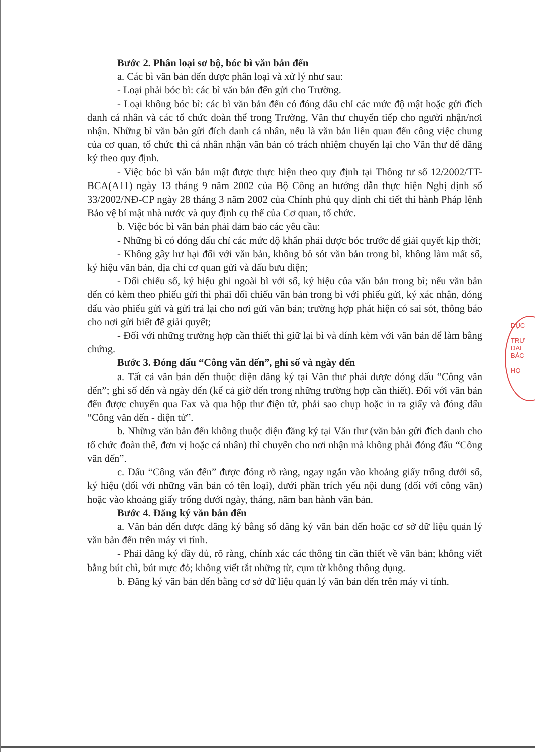Bước 2. Phân loại sơ bộ, bóc bì văn bản đến
a. Các bì văn bản đến được phân loại và xử lý như sau:
- Loại phải bóc bì: các bì văn bản đến gửi cho Trường.
- Loại không bóc bì: các bì văn bản đến có đóng dấu chỉ các mức độ mật hoặc gửi đích danh cá nhân và các tổ chức đoàn thể trong Trường, Văn thư chuyển tiếp cho người nhận/nơi nhận. Những bì văn bản gửi đích danh cá nhân, nếu là văn bản liên quan đến công việc chung của cơ quan, tổ chức thì cá nhân nhận văn bản có trách nhiệm chuyển lại cho Văn thư để đăng ký theo quy định.
- Việc bóc bì văn bản mật được thực hiện theo quy định tại Thông tư số 12/2002/TT-BCA(A11) ngày 13 tháng 9 năm 2002 của Bộ Công an hướng dẫn thực hiện Nghị định số 33/2002/NĐ-CP ngày 28 tháng 3 năm 2002 của Chính phủ quy định chi tiết thi hành Pháp lệnh Bảo vệ bí mật nhà nước và quy định cụ thể của Cơ quan, tổ chức.
b. Việc bóc bì văn bản phải đảm bảo các yêu cầu:
- Những bì có đóng dấu chỉ các mức độ khẩn phải được bóc trước để giải quyết kịp thời;
- Không gây hư hại đối với văn bản, không bỏ sót văn bản trong bì, không làm mất số, ký hiệu văn bản, địa chỉ cơ quan gửi và dấu bưu điện;
- Đối chiếu số, ký hiệu ghi ngoài bì với số, ký hiệu của văn bản trong bì; nếu văn bản đến có kèm theo phiếu gửi thì phải đối chiếu văn bản trong bì với phiếu gửi, ký xác nhận, đóng dấu vào phiếu gửi và gửi trả lại cho nơi gửi văn bản; trường hợp phát hiện có sai sót, thông báo cho nơi gửi biết để giải quyết;
- Đối với những trường hợp cần thiết thì giữ lại bì và đính kèm với văn bản để làm bằng chứng.
Bước 3. Đóng dấu “Công văn đến”, ghi số và ngày đến
a. Tất cả văn bản đến thuộc diện đăng ký tại Văn thư phải được đóng dấu “Công văn đến”; ghi số đến và ngày đến (kể cả giờ đến trong những trường hợp cần thiết). Đối với văn bản đến được chuyển qua Fax và qua hộp thư điện tử, phải sao chụp hoặc in ra giấy và đóng dấu “Công văn đến - điện tử”.
b. Những văn bản đến không thuộc diện đăng ký tại Văn thư (văn bản gửi đích danh cho tổ chức đoàn thể, đơn vị hoặc cá nhân) thì chuyển cho nơi nhận mà không phải đóng đấu “Công văn đến”.
c. Dấu “Công văn đến” được đóng rõ ràng, ngay ngắn vào khoảng giấy trống dưới số, ký hiệu (đối với những văn bản có tên loại), dưới phần trích yếu nội dung (đối với công văn) hoặc vào khoảng giấy trống dưới ngày, tháng, năm ban hành văn bản.
Bước 4. Đăng ký văn bản đến
a. Văn bản đến được đăng ký bằng sổ đăng ký văn bản đến hoặc cơ sở dữ liệu quản lý văn bản đến trên máy vi tính.
- Phải đăng ký đầy đủ, rõ ràng, chính xác các thông tin cần thiết về văn bản; không viết bằng bút chì, bút mực đỏ; không viết tắt những từ, cụm từ không thông dụng.
b. Đăng ký văn bản đến bằng cơ sở dữ liệu quản lý văn bản đến trên máy vi tính.
DỤC
TRƯ
ĐẠI
BÁC
HỌ